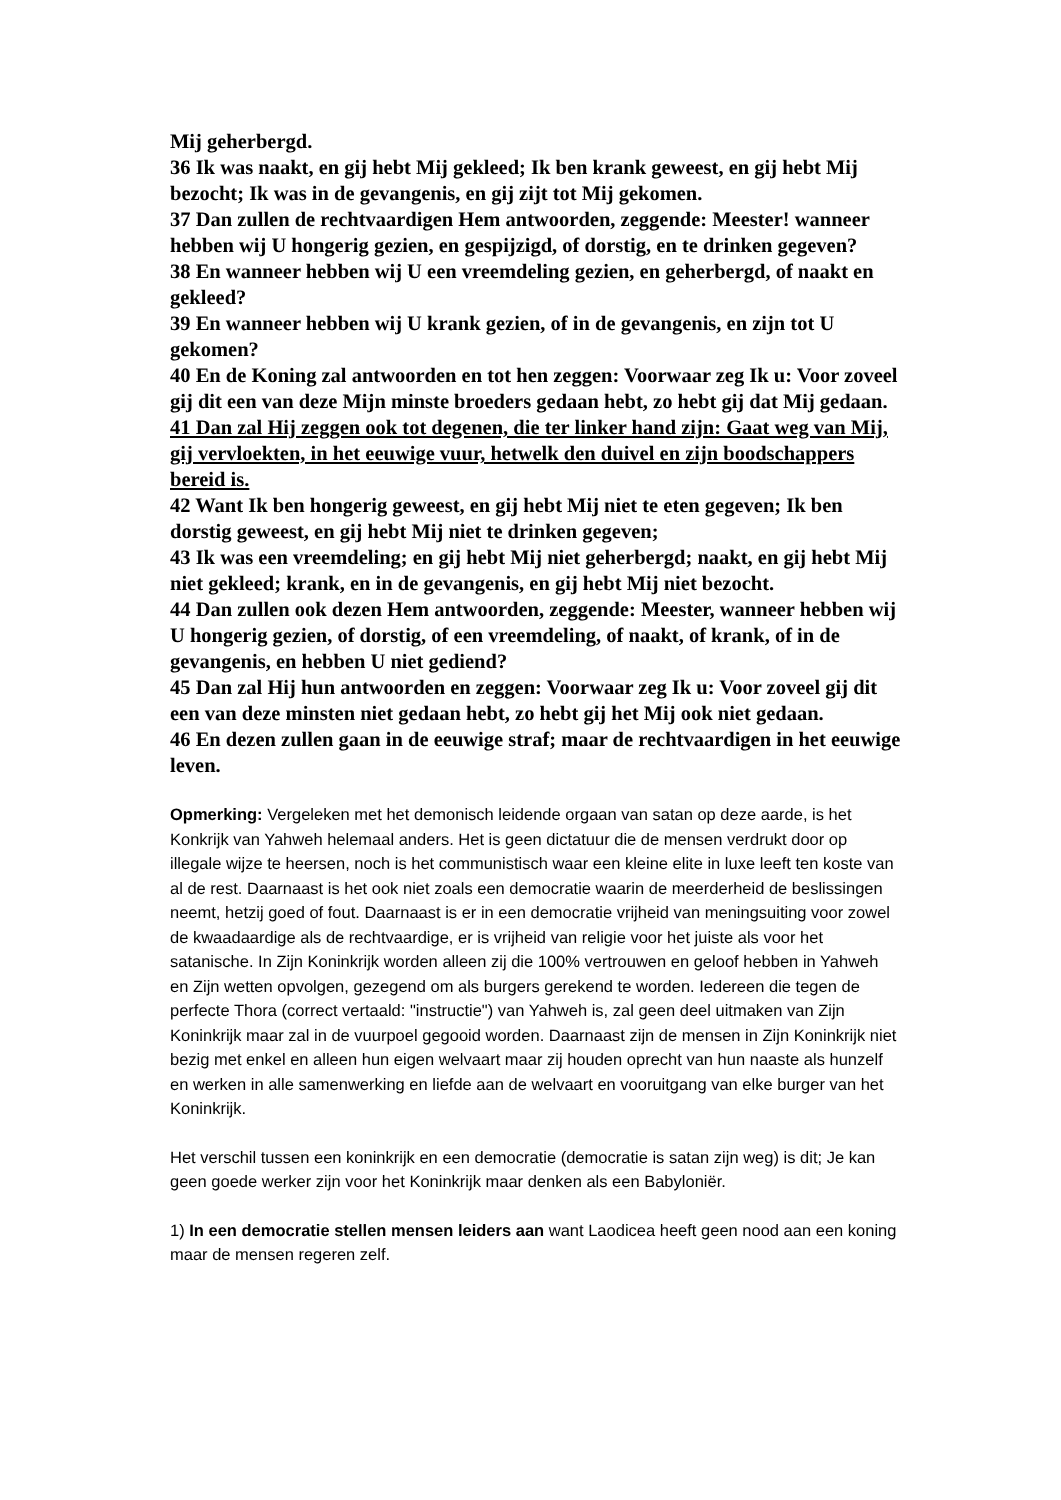Mij geherbergd.
36 Ik was naakt, en gij hebt Mij gekleed; Ik ben krank geweest, en gij hebt Mij bezocht; Ik was in de gevangenis, en gij zijt tot Mij gekomen.
37 Dan zullen de rechtvaardigen Hem antwoorden, zeggende: Meester! wanneer hebben wij U hongerig gezien, en gespijzigd, of dorstig, en te drinken gegeven?
38 En wanneer hebben wij U een vreemdeling gezien, en geherbergd, of naakt en gekleed?
39 En wanneer hebben wij U krank gezien, of in de gevangenis, en zijn tot U gekomen?
40 En de Koning zal antwoorden en tot hen zeggen: Voorwaar zeg Ik u: Voor zoveel gij dit een van deze Mijn minste broeders gedaan hebt, zo hebt gij dat Mij gedaan.
41 Dan zal Hij zeggen ook tot degenen, die ter linker hand zijn: Gaat weg van Mij, gij vervloekten, in het eeuwige vuur, hetwelk den duivel en zijn boodschappers bereid is.
42 Want Ik ben hongerig geweest, en gij hebt Mij niet te eten gegeven; Ik ben dorstig geweest, en gij hebt Mij niet te drinken gegeven;
43 Ik was een vreemdeling; en gij hebt Mij niet geherbergd; naakt, en gij hebt Mij niet gekleed; krank, en in de gevangenis, en gij hebt Mij niet bezocht.
44 Dan zullen ook dezen Hem antwoorden, zeggende: Meester, wanneer hebben wij U hongerig gezien, of dorstig, of een vreemdeling, of naakt, of krank, of in de gevangenis, en hebben U niet gediend?
45 Dan zal Hij hun antwoorden en zeggen: Voorwaar zeg Ik u: Voor zoveel gij dit een van deze minsten niet gedaan hebt, zo hebt gij het Mij ook niet gedaan.
46 En dezen zullen gaan in de eeuwige straf; maar de rechtvaardigen in het eeuwige leven.
Opmerking: Vergeleken met het demonisch leidende orgaan van satan op deze aarde, is het Konkrijk van Yahweh helemaal anders. Het is geen dictatuur die de mensen verdrukt door op illegale wijze te heersen, noch is het communistisch waar een kleine elite in luxe leeft ten koste van al de rest. Daarnaast is het ook niet zoals een democratie waarin de meerderheid de beslissingen neemt, hetzij goed of fout. Daarnaast is er in een democratie vrijheid van meningsuiting voor zowel de kwaadaardige als de rechtvaardige, er is vrijheid van religie voor het juiste als voor het satanische. In Zijn Koninkrijk worden alleen zij die 100% vertrouwen en geloof hebben in Yahweh en Zijn wetten opvolgen, gezegend om als burgers gerekend te worden. Iedereen die tegen de perfecte Thora (correct vertaald: "instructie") van Yahweh is, zal geen deel uitmaken van Zijn Koninkrijk maar zal in de vuurpoel gegooid worden. Daarnaast zijn de mensen in Zijn Koninkrijk niet bezig met enkel en alleen hun eigen welvaart maar zij houden oprecht van hun naaste als hunzelf en werken in alle samenwerking en liefde aan de welvaart en vooruitgang van elke burger van het Koninkrijk.
Het verschil tussen een koninkrijk en een democratie (democratie is satan zijn weg) is dit; Je kan geen goede werker zijn voor het Koninkrijk maar denken als een Babyloniër.
1) In een democratie stellen mensen leiders aan want Laodicea heeft geen nood aan een koning maar de mensen regeren zelf.